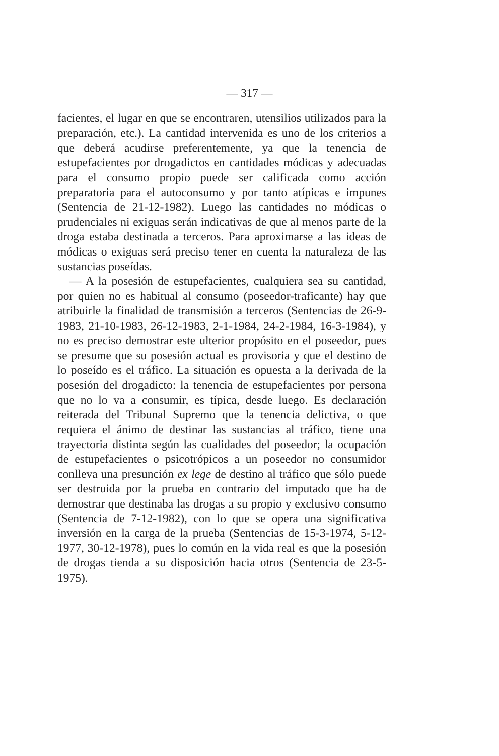— 317 —
facientes, el lugar en que se encontraren, utensilios utilizados para la preparación, etc.). La cantidad intervenida es uno de los criterios a que deberá acudirse preferentemente, ya que la tenencia de estupefacientes por drogadictos en cantidades módicas y adecuadas para el consumo propio puede ser calificada como acción preparatoria para el autoconsumo y por tanto atípicas e impunes (Sentencia de 21-12-1982). Luego las cantidades no módicas o prudenciales ni exiguas serán indicativas de que al menos parte de la droga estaba destinada a terceros. Para aproximarse a las ideas de módicas o exiguas será preciso tener en cuenta la naturaleza de las sustancias poseídas.
— A la posesión de estupefacientes, cualquiera sea su cantidad, por quien no es habitual al consumo (poseedor-traficante) hay que atribuirle la finalidad de transmisión a terceros (Sentencias de 26-9-1983, 21-10-1983, 26-12-1983, 2-1-1984, 24-2-1984, 16-3-1984), y no es preciso demostrar este ulterior propósito en el poseedor, pues se presume que su posesión actual es provisoria y que el destino de lo poseído es el tráfico. La situación es opuesta a la derivada de la posesión del drogadicto: la tenencia de estupefacientes por persona que no lo va a consumir, es típica, desde luego. Es declaración reiterada del Tribunal Supremo que la tenencia delictiva, o que requiera el ánimo de destinar las sustancias al tráfico, tiene una trayectoria distinta según las cualidades del poseedor; la ocupación de estupefacientes o psicotrópicos a un poseedor no consumidor conlleva una presunción ex lege de destino al tráfico que sólo puede ser destruida por la prueba en contrario del imputado que ha de demostrar que destinaba las drogas a su propio y exclusivo consumo (Sentencia de 7-12-1982), con lo que se opera una significativa inversión en la carga de la prueba (Sentencias de 15-3-1974, 5-12-1977, 30-12-1978), pues lo común en la vida real es que la posesión de drogas tienda a su disposición hacia otros (Sentencia de 23-5-1975).